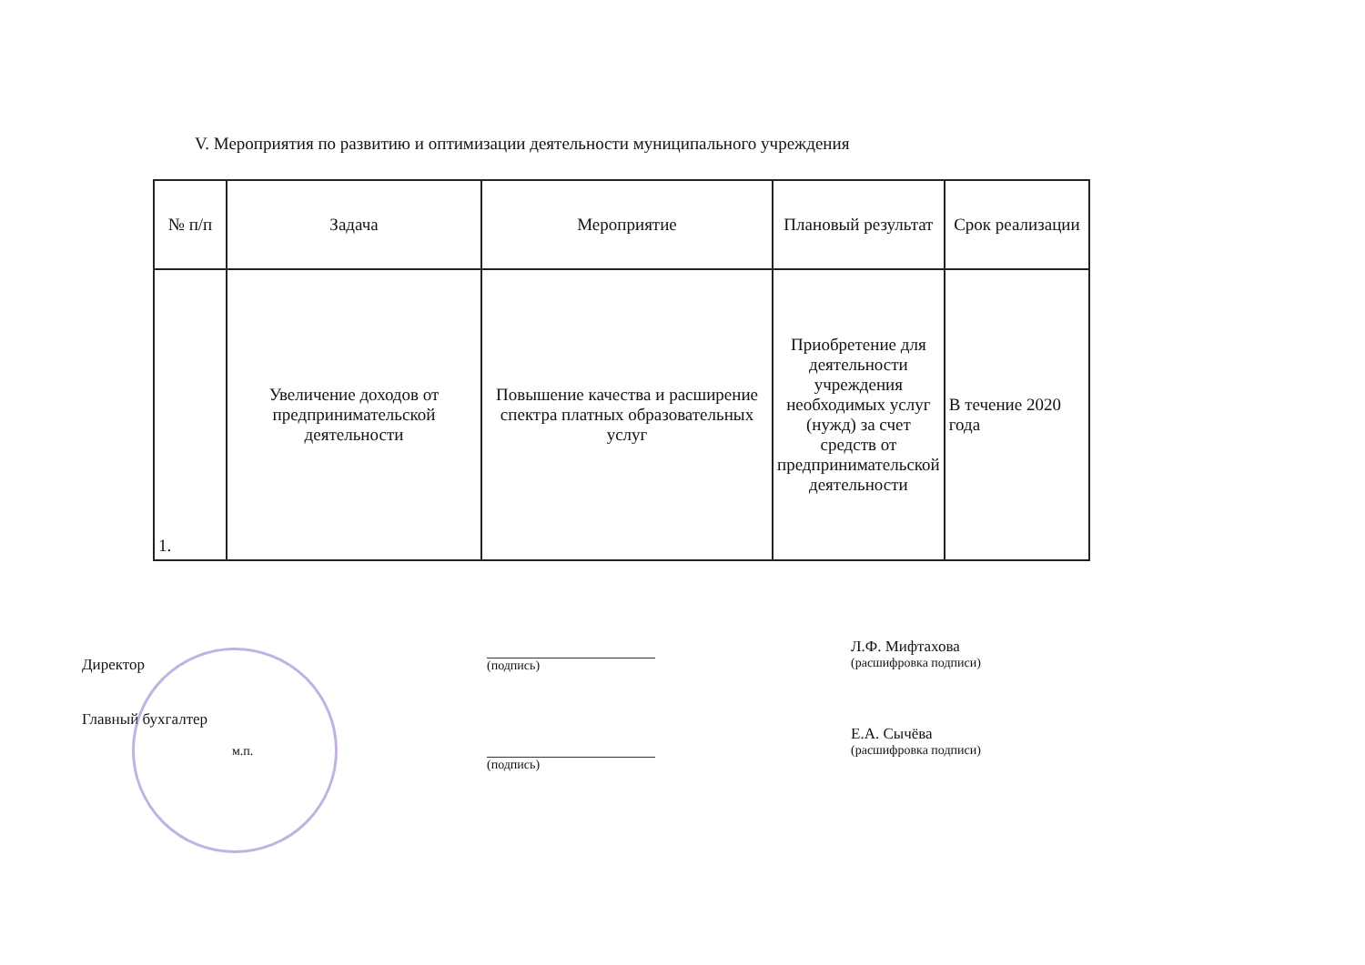V. Мероприятия по развитию и оптимизации деятельности муниципального учреждения
| № п/п | Задача | Мероприятие | Плановый результат | Срок реализации |
| --- | --- | --- | --- | --- |
| 1. | Увеличение доходов от предпринимательской деятельности | Повышение качества и расширение спектра платных образовательных услуг | Приобретение для деятельности учреждения необходимых услуг (нужд) за счет средств от предпринимательской деятельности | В течение 2020 года |
Директор
Главный бухгалтер
м.п.
(подпись)
(подпись)
Л.Ф. Мифтахова
(расшифровка подписи)
Е.А. Сычёва
(расшифровка подписи)